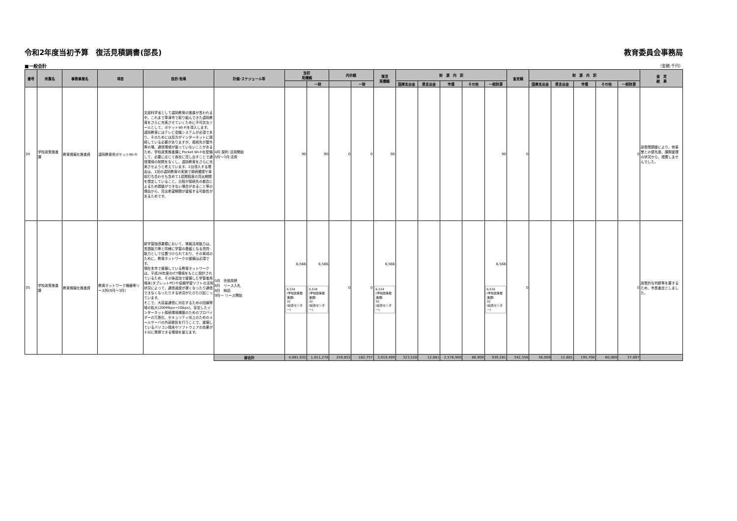令和2年度当初予算　復活見積調書(部長) 教育委員会事務局
■一般会計 （金額:千円）
| 番号 | 所属名 | 事務事業名 | 項目 | 目的･効果 | 計画･スケジュール等 | 当初 見積額 | | 内示額 | | 復活 見積額 | 財 源 内 訳 | | | | | 査定額 | 財 源 内 訳 | | | | | 査 定 結 果 |
| --- | --- | --- | --- | --- | --- | --- | --- | --- | --- | --- | --- | --- | --- | --- | --- | --- | --- | --- | --- | --- | --- | --- |
| | | | | | | | 一財 | | 一財 | | 国庫支出金 | 県支出金 | 市債 | その他 | 一般財源 | | 国庫支出金 | 県支出金 | 市債 | その他 | 一般財源 | |
| 34 | 学校政策推進課 | 教育情報化推進費 | 遠隔教育用ポケットWi-Fi | 文部科学省として遠隔教育の推進が言われる中、これまで草津市で取り組んできた遠隔教育をさらに充実させていくために不可欠なツールとして、ポケットWi-Fiを導入します。遠隔教育にはテレビ会議システムが必須であり、そのためには双方がインターネットに接続している必要がありますが、接続先が屋外等の場、通信環境が整っていないことがあるため、学校政策推進課にPocket Wi-Fiを配備して、必要に応じて各校に貸し出すことで通信環境の制限をなくし、遠隔教育をさらに充実させようと考えています。2台導入する理由は、1回の遠隔教育の実施で接続確認や事前打ち合わせも含めて1週間程度の貸出期間を想定していること、日程が接続先の都合によるため調整ができない場合があること等の理由から、貸出希望期間が重複する可能性があるためです。 | 4月:契約･活用開始 5月～3月:活用 | 90 | 90 | 0 | 0 | 90 | | | | | 90 | 0 | | | | | 0 | 部長間調整により、他事業との優先度、課題整理の状況から、措置しませんでした。 |
| 35 | 学校政策推進課 | 教育情報化推進費 | 教育ネットワーク機器等リース料(9月～3月) | 新学習指導要領において、情報活用能力は、言語能力等と同様に学習の基盤となる資質･能力として位置づけられており、その育成のために、教育ネットワークの整備は必須です。 現在本市で整備している教育ネットワークは、平成26年度のICT環境をもとに設計されているため、その後追加で整備した学習者用端末(タブレットPC)や協働学習ソフトの活用状況によって、通信速度が遅くなったり通信できなくなったりする状況がたびたび起こっています。 そこで、大容量通信に対応するための回線帯域の拡大(200Mbps→1Gbps)、安定したインターネット接続環境構築のためのプロバイダーの冗長化、セキュリティ向上のためのメールサーバの外部委託を行うことで、整備しているパソコン端末やソフトウェアの効果が十分に発揮できる環境を整えます。 | 5月 売価見積 6月 リース入札 8月 納品 9月～ リース開始 | 6,566 6,534 (学校政策推進課) 32 (給食センター) | 6,566 6,534 (学校政策推進課) 32 (給食センター) | 0 | 0 | 6,566 6,534 (学校政策推進課) 32 (給食センター) | | | | | 6,566 6,534 (学校政策推進課) 32 (給食センター) | 0 | | | | | 0 | 政策的な判断等を要するため、市長査定としました。 |
| | | | | | 部合計 | 4,081,932 | 1,011,278 | 259,853 | 182,757 | 3,919,499 | 323,528 | 12,881 | 2,576,900 | 66,909 | 939,281 | 342,356 | 36,009 | 12,881 | 195,700 | 60,069 | 37,697 | |